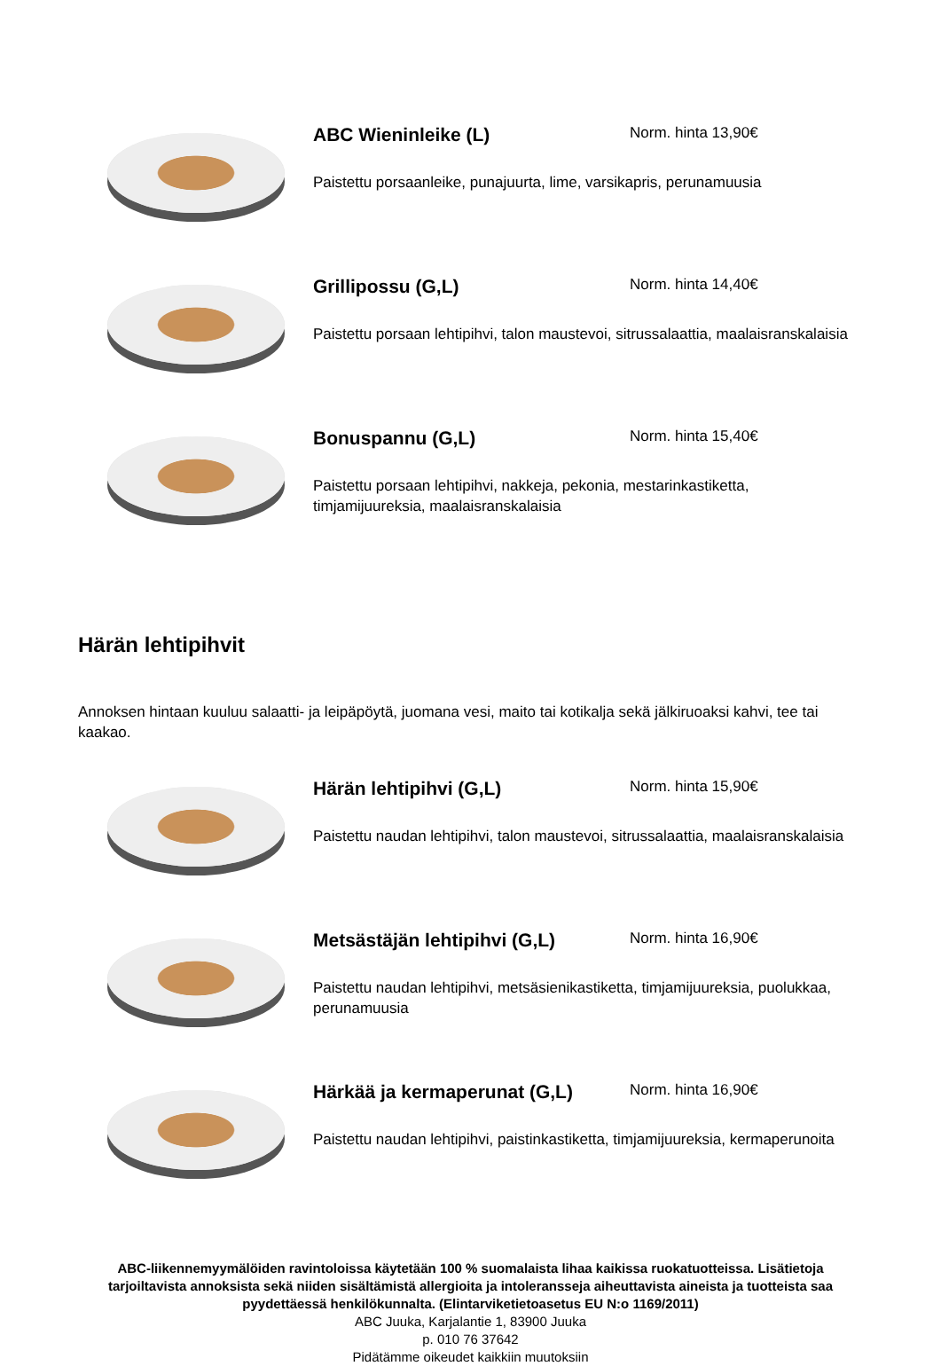ABC Wieninleike (L)
Norm. hinta 13,90€
Paistettu porsaanleike, punajuurta, lime, varsikapris, perunamuusia
Grillipossu (G,L)
Norm. hinta 14,40€
Paistettu porsaan lehtipihvi, talon maustevoi, sitrussalaattia, maalaisranskalaisia
Bonuspannu (G,L)
Norm. hinta 15,40€
Paistettu porsaan lehtipihvi, nakkeja, pekonia, mestarinkastiketta, timjamijuureksia, maalaisranskalaisia
Härän lehtipihvit
Annoksen hintaan kuuluu salaatti- ja leipäpöytä, juomana vesi, maito tai kotikalja sekä jälkiruoaksi kahvi, tee tai kaakao.
Härän lehtipihvi (G,L)
Norm. hinta 15,90€
Paistettu naudan lehtipihvi, talon maustevoi, sitrussalaattia, maalaisranskalaisia
Metsästäjän lehtipihvi (G,L)
Norm. hinta 16,90€
Paistettu naudan lehtipihvi, metsäsienikastiketta, timjamijuureksia, puolukkaa, perunamuusia
Härkää ja kermaperunat (G,L)
Norm. hinta 16,90€
Paistettu naudan lehtipihvi, paistinkastiketta, timjamijuureksia, kermaperunoita
ABC-liikennemyymälöiden ravintoloissa käytetään 100 % suomalaista lihaa kaikissa ruokatuotteissa. Lisätietoja tarjoiltavista annoksista sekä niiden sisältämistä allergioita ja intoleransseja aiheuttavista aineista ja tuotteista saa pyydettäessä henkilökunnalta. (Elintarviketietoasetus EU N:o 1169/2011)
ABC Juuka, Karjalantie 1, 83900 Juuka
p. 010 76 37642
Pidätämme oikeudet kaikkiin muutoksiin